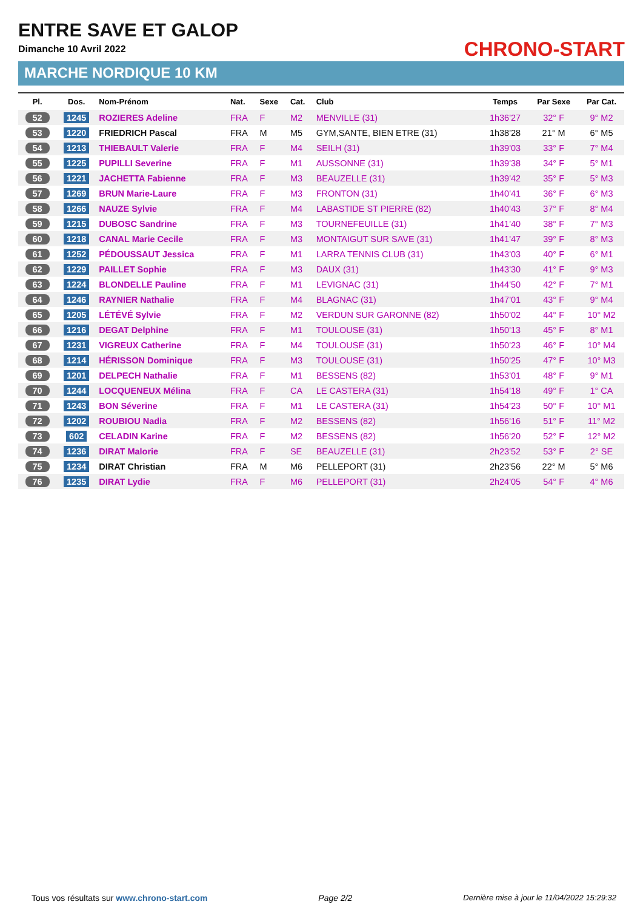ENTRE SAVE ET GALOP
Dimanche 10 Avril 2022
MARCHE NORDIQUE 10 KM
CHRONO-START
| Pl. | Dos. | Nom-Prénom | Nat. | Sexe | Cat. | Club | Temps | Par Sexe | Par Cat. |
| --- | --- | --- | --- | --- | --- | --- | --- | --- | --- |
| 52 | 1245 | ROZIERES Adeline | FRA | F | M2 | MENVILLE (31) | 1h36'27 | 32° F | 9° M2 |
| 53 | 1220 | FRIEDRICH Pascal | FRA | M | M5 | GYM,SANTE, BIEN ETRE (31) | 1h38'28 | 21° M | 6° M5 |
| 54 | 1213 | THIEBAULT Valerie | FRA | F | M4 | SEILH (31) | 1h39'03 | 33° F | 7° M4 |
| 55 | 1225 | PUPILLI Severine | FRA | F | M1 | AUSSONNE (31) | 1h39'38 | 34° F | 5° M1 |
| 56 | 1221 | JACHETTA Fabienne | FRA | F | M3 | BEAUZELLE (31) | 1h39'42 | 35° F | 5° M3 |
| 57 | 1269 | BRUN Marie-Laure | FRA | F | M3 | FRONTON (31) | 1h40'41 | 36° F | 6° M3 |
| 58 | 1266 | NAUZE Sylvie | FRA | F | M4 | LABASTIDE ST PIERRE (82) | 1h40'43 | 37° F | 8° M4 |
| 59 | 1215 | DUBOSC Sandrine | FRA | F | M3 | TOURNEFEUILLE (31) | 1h41'40 | 38° F | 7° M3 |
| 60 | 1218 | CANAL Marie Cecile | FRA | F | M3 | MONTAIGUT SUR SAVE (31) | 1h41'47 | 39° F | 8° M3 |
| 61 | 1252 | PÉDOUSSAUT Jessica | FRA | F | M1 | LARRA TENNIS CLUB (31) | 1h43'03 | 40° F | 6° M1 |
| 62 | 1229 | PAILLET Sophie | FRA | F | M3 | DAUX (31) | 1h43'30 | 41° F | 9° M3 |
| 63 | 1224 | BLONDELLE Pauline | FRA | F | M1 | LEVIGNAC (31) | 1h44'50 | 42° F | 7° M1 |
| 64 | 1246 | RAYNIER Nathalie | FRA | F | M4 | BLAGNAC (31) | 1h47'01 | 43° F | 9° M4 |
| 65 | 1205 | LÉTÉVÉ Sylvie | FRA | F | M2 | VERDUN SUR GARONNE (82) | 1h50'02 | 44° F | 10° M2 |
| 66 | 1216 | DEGAT Delphine | FRA | F | M1 | TOULOUSE (31) | 1h50'13 | 45° F | 8° M1 |
| 67 | 1231 | VIGREUX Catherine | FRA | F | M4 | TOULOUSE (31) | 1h50'23 | 46° F | 10° M4 |
| 68 | 1214 | HÉRISSON Dominique | FRA | F | M3 | TOULOUSE (31) | 1h50'25 | 47° F | 10° M3 |
| 69 | 1201 | DELPECH Nathalie | FRA | F | M1 | BESSENS (82) | 1h53'01 | 48° F | 9° M1 |
| 70 | 1244 | LOCQUENEUX Mélina | FRA | F | CA | LE CASTERA (31) | 1h54'18 | 49° F | 1° CA |
| 71 | 1243 | BON Séverine | FRA | F | M1 | LE CASTERA (31) | 1h54'23 | 50° F | 10° M1 |
| 72 | 1202 | ROUBIOU Nadia | FRA | F | M2 | BESSENS (82) | 1h56'16 | 51° F | 11° M2 |
| 73 | 602 | CELADIN Karine | FRA | F | M2 | BESSENS (82) | 1h56'20 | 52° F | 12° M2 |
| 74 | 1236 | DIRAT Malorie | FRA | F | SE | BEAUZELLE (31) | 2h23'52 | 53° F | 2° SE |
| 75 | 1234 | DIRAT Christian | FRA | M | M6 | PELLEPORT (31) | 2h23'56 | 22° M | 5° M6 |
| 76 | 1235 | DIRAT Lydie | FRA | F | M6 | PELLEPORT (31) | 2h24'05 | 54° F | 4° M6 |
Tous vos résultats sur www.chrono-start.com Page 2/2 Dernière mise à jour le 11/04/2022 15:29:32